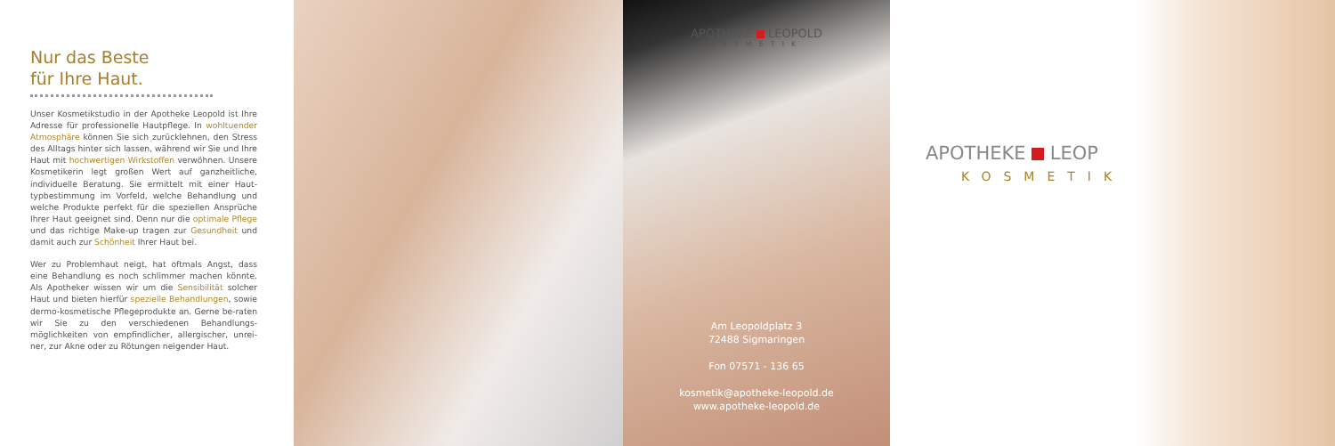Nur das Beste
für Ihre Haut.
Unser Kosmetikstudio in der Apotheke Leopold ist Ihre Adresse für professionelle Hautpflege. In wohltuender Atmosphäre können Sie sich zurücklehnen, den Stress des Alltags hinter sich lassen, während wir Sie und Ihre Haut mit hochwertigen Wirkstoffen verwöhnen. Unsere Kosmetikerin legt großen Wert auf ganzheitliche, individuelle Beratung. Sie ermittelt mit einer Haut-typbestimmung im Vorfeld, welche Behandlung und welche Produkte perfekt für die speziellen Ansprüche Ihrer Haut geeignet sind. Denn nur die optimale Pflege und das richtige Make-up tragen zur Gesundheit und damit auch zur Schönheit Ihrer Haut bei.
Wer zu Problemhaut neigt, hat oftmals Angst, dass eine Behandlung es noch schlimmer machen könnte. Als Apotheker wissen wir um die Sensibilität solcher Haut und bieten hierfür spezielle Behandlungen, sowie dermo-kosmetische Pflegeprodukte an. Gerne be-raten wir Sie zu den verschiedenen Behandlungs-möglichkeiten von empfindlicher, allergischer, unrei-ner, zur Akne oder zu Rötungen neigender Haut.
APOTHEKE LEOPOLD
KOSMETIK
Am Leopoldplatz 3
72488 Sigmaringen
Fon 07571 - 136 65
kosmetik@apotheke-leopold.de
www.apotheke-leopold.de
APOTHEKE LEOP
KOSMETIK